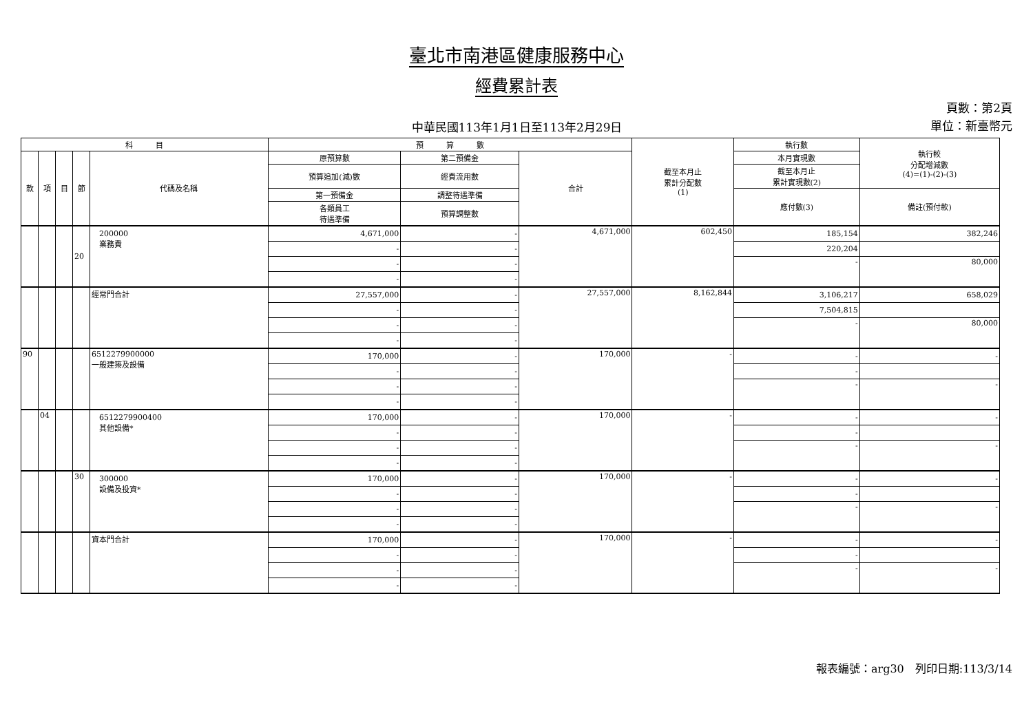臺北市南港區健康服務中心
經費累計表
中華民國113年1月1日至113年2月29日
頁數：第2頁
單位：新臺幣元
| 科 目 | | | | | 預 算 數 | | | 截至本月止 累計分配數 (1) | 執行數 | 執行較 分配增減數 (4)=(1)-(2)-(3) |
| --- | --- | --- | --- | --- | --- | --- | --- | --- | --- | --- |
| 款 | 項 | 目 | 節 | 代碼及名稱 | 原預算數 | 第二預備金 | 合計 | | 本月實現數 | |
| | | | | | 預算追加(減)數 | 經費流用數 | | | 截至本月止 累計實現數(2) | |
| | | | | | 第一預備金 | 調整待遇準備 | | | 應付數(3) | 備註(預付款) |
| | | | | | 各類員工 待遇準備 | 預算調整數 | | | | |
| | | | 20 | 200000 業務費 | 4,671,000 | - | 4,671,000 | 602,450 | 185,154 | 382,246 |
| | | | | | - | - | | | 220,204 | |
| | | | | | - | - | | | - | 80,000 |
| | | | | | - | - | | | | |
| | | | | 經常門合計 | 27,557,000 | - | 27,557,000 | 8,162,844 | 3,106,217 | 658,029 |
| | | | | | - | - | | | 7,504,815 | |
| | | | | | - | - | | | - | 80,000 |
| | | | | | - | - | | | | |
| 90 | | | | 6512279900000 一般建築及設備 | 170,000 | - | 170,000 | - | - | - |
| | | | | | - | - | | | - | |
| | | | | | - | - | | | - | - |
| | | | | | - | - | | | | |
| | 04 | | | 6512279900400 其他設備* | 170,000 | - | 170,000 | - | - | - |
| | | | | | - | - | | | - | |
| | | | | | - | - | | | - | - |
| | | | | | - | - | | | | |
| | | | 30 | 300000 設備及投資* | 170,000 | - | 170,000 | - | - | - |
| | | | | | - | - | | | - | |
| | | | | | - | - | | | - | - |
| | | | | | - | - | | | | |
| | | | | 資本門合計 | 170,000 | - | 170,000 | - | - | - |
| | | | | | - | - | | | - | |
| | | | | | - | - | | | - | - |
| | | | | | - | - | | | | |
報表編號：arg30　列印日期:113/3/14